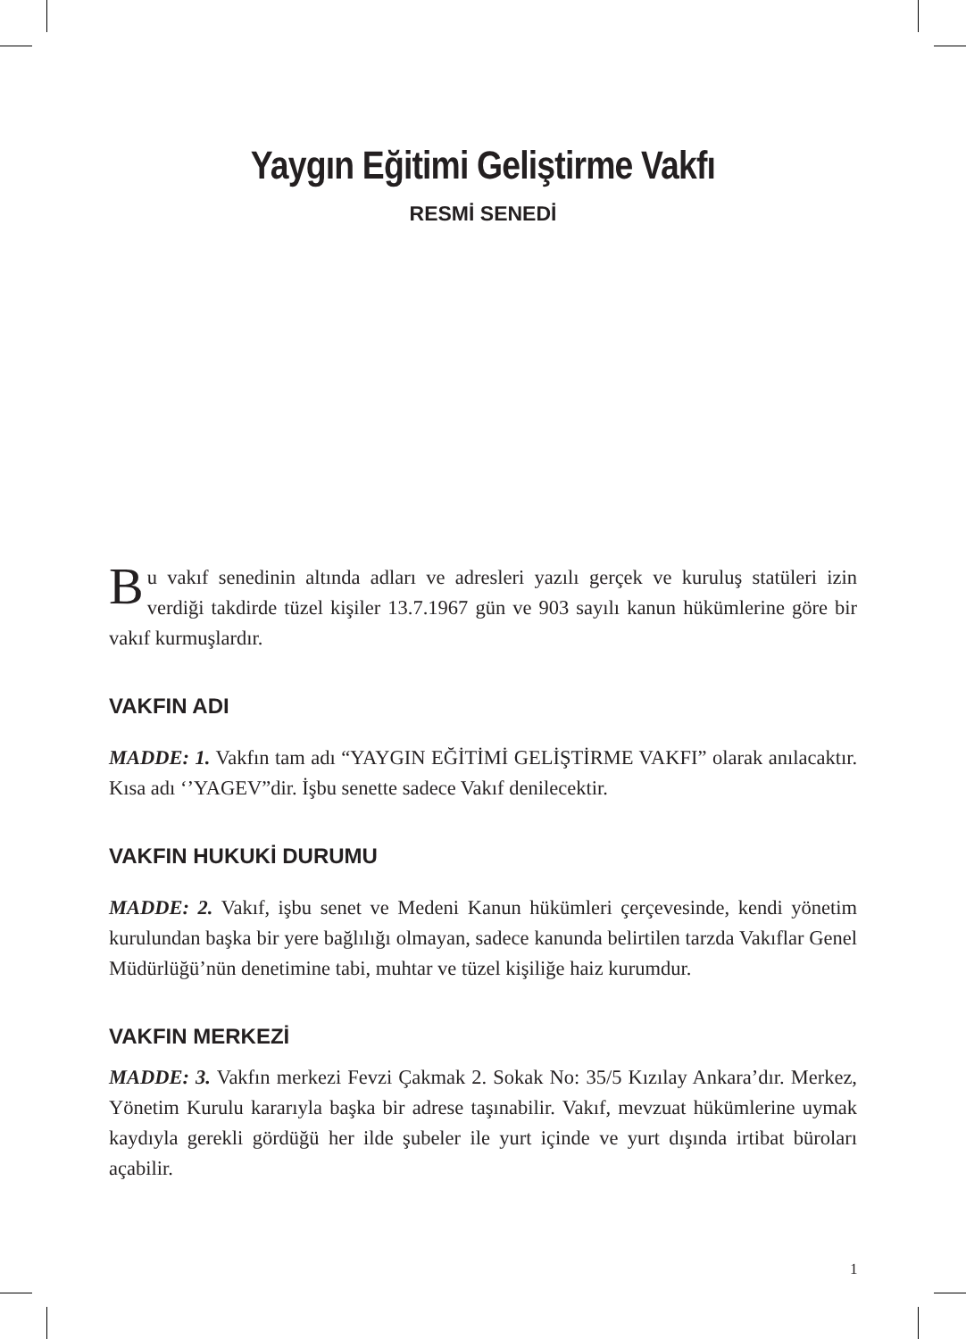Yaygın Eğitimi Geliştirme Vakfı
RESMİ SENEDİ
Bu vakıf senedinin altında adları ve adresleri yazılı gerçek ve kuruluş statüleri izin verdiği takdirde tüzel kişiler 13.7.1967 gün ve 903 sayılı kanun hükümlerine göre bir vakıf kurmuşlardır.
VAKFIN ADI
MADDE: 1. Vakfın tam adı “YAYGIN EĞİTİMİ GELİŞTİRME VAKFI” olarak anılacaktır. Kısa adı ‘’YAGEV”dir. İşbu senette sadece Vakıf denilecektir.
VAKFIN HUKUKİ DURUMU
MADDE: 2. Vakıf, işbu senet ve Medeni Kanun hükümleri çerçevesinde, kendi yönetim kurulundan başka bir yere bağlılığı olmayan, sadece kanunda belirtilen tarzda Vakıflar Genel Müdürlüğü’nün denetimine tabi, muhtar ve tüzel kişiliğe haiz kurumdur.
VAKFIN MERKEZİ
MADDE: 3. Vakfın merkezi Fevzi Çakmak 2. Sokak No: 35/5 Kızılay Ankara’dır. Merkez, Yönetim Kurulu kararıyla başka bir adrese taşınabilir. Vakıf, mevzuat hükümlerine uymak kaydıyla gerekli gördüğü her ilde şubeler ile yurt içinde ve yurt dışında irtibat büroları açabilir.
1